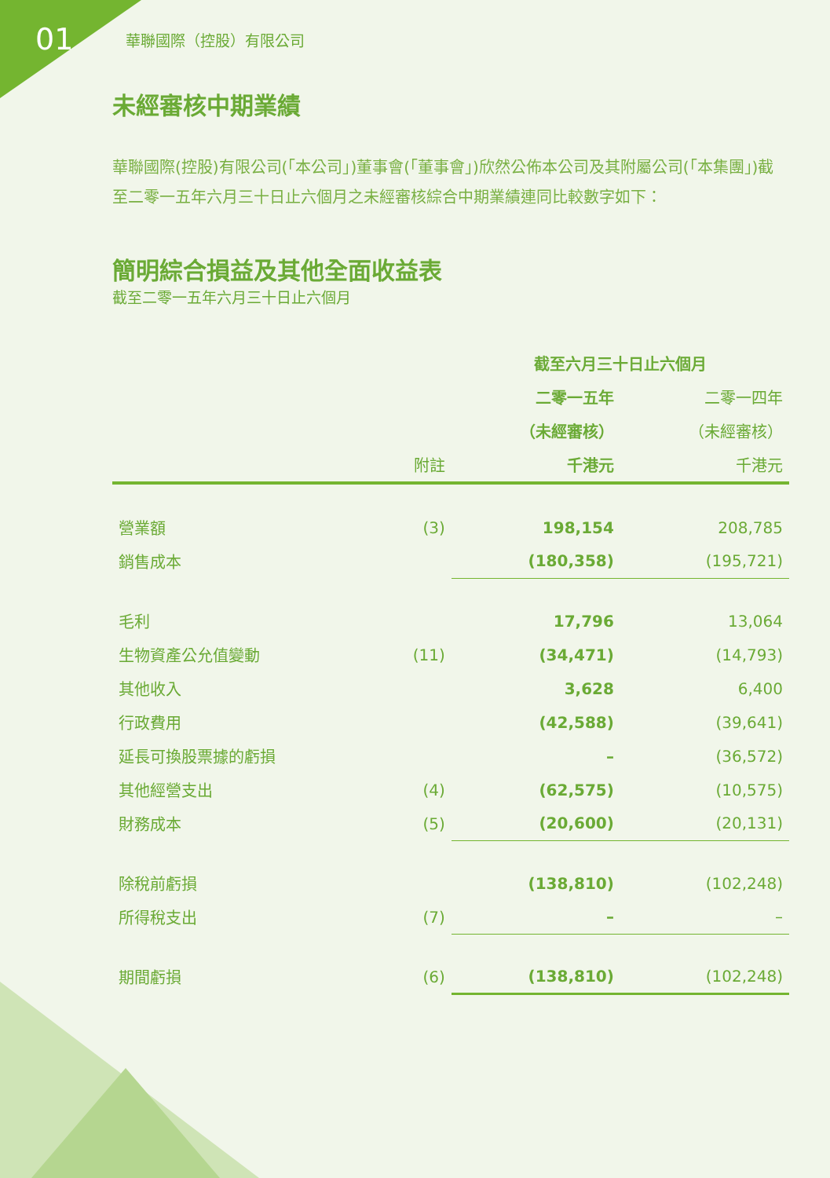01
華聯國際（控股）有限公司
未經審核中期業績
華聯國際(控股)有限公司(「本公司」)董事會(「董事會」)欣然公佈本公司及其附屬公司(「本集團」)截至二零一五年六月三十日止六個月之未經審核綜合中期業績連同比較數字如下：
簡明綜合損益及其他全面收益表
截至二零一五年六月三十日止六個月
| | | 截至六月三十日止六個月 | |
| --- | --- | --- | --- |
| | | 二零一五年 | 二零一四年 |
| | | （未經審核） | （未經審核） |
| | 附註 | 千港元 | 千港元 |
| 營業額 | (3) | 198,154 | 208,785 |
| 銷售成本 | | (180,358) | (195,721) |
| 毛利 | | 17,796 | 13,064 |
| 生物資產公允值變動 | (11) | (34,471) | (14,793) |
| 其他收入 | | 3,628 | 6,400 |
| 行政費用 | | (42,588) | (39,641) |
| 延長可換股票據的虧損 | | – | (36,572) |
| 其他經營支出 | (4) | (62,575) | (10,575) |
| 財務成本 | (5) | (20,600) | (20,131) |
| 除稅前虧損 | | (138,810) | (102,248) |
| 所得稅支出 | (7) | – | – |
| 期間虧損 | (6) | (138,810) | (102,248) |